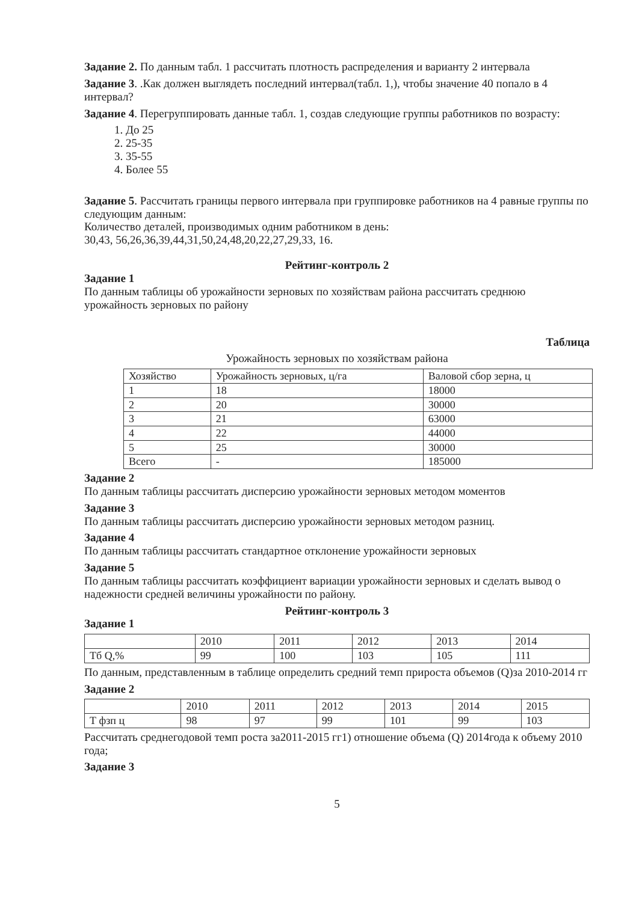Задание 2. По данным табл. 1 рассчитать плотность распределения и варианту 2 интервала
Задание 3. .Как должен выглядеть последний интервал(табл. 1,), чтобы значение 40 попало в 4 интервал?
Задание 4. Перегруппировать данные табл. 1, создав следующие группы работников по возрасту:
1. До 25
2. 25-35
3. 35-55
4. Более 55
Задание 5. Рассчитать границы первого интервала при группировке работников на 4 равные группы по следующим данным:
Количество деталей, производимых одним работником в день:
30,43, 56,26,36,39,44,31,50,24,48,20,22,27,29,33, 16.
Рейтинг-контроль 2
Задание 1
По данным таблицы об урожайности зерновых по хозяйствам района рассчитать среднюю урожайность зерновых по району
Таблица
Урожайность зерновых по хозяйствам района
| Хозяйство | Урожайность зерновых, ц/га | Валовой сбор зерна, ц |
| 1 | 18 | 18000 |
| 2 | 20 | 30000 |
| 3 | 21 | 63000 |
| 4 | 22 | 44000 |
| 5 | 25 | 30000 |
| Всего | - | 185000 |
Задание 2
По данным таблицы рассчитать дисперсию урожайности зерновых методом моментов
Задание 3
По данным таблицы рассчитать дисперсию урожайности зерновых методом разниц.
Задание 4
По данным таблицы рассчитать стандартное отклонение урожайности зерновых
Задание 5
По данным таблицы рассчитать коэффициент вариации урожайности зерновых и сделать вывод о надежности средней величины урожайности по району.
Рейтинг-контроль 3
Задание 1
| | 2010 | 2011 | 2012 | 2013 | 2014 |
| Тб Q,% | 99 | 100 | 103 | 105 | 111 |
По данным, представленным в таблице определить средний темп прироста объемов (Q)за 2010-2014 гг
Задание 2
| | 2010 | 2011 | 2012 | 2013 | 2014 | 2015 |
| Т фзп ц | 98 | 97 | 99 | 101 | 99 | 103 |
Рассчитать среднегодовой темп роста за2011-2015 гг1) отношение объема (Q) 2014года к объему 2010 года;
Задание 3
5